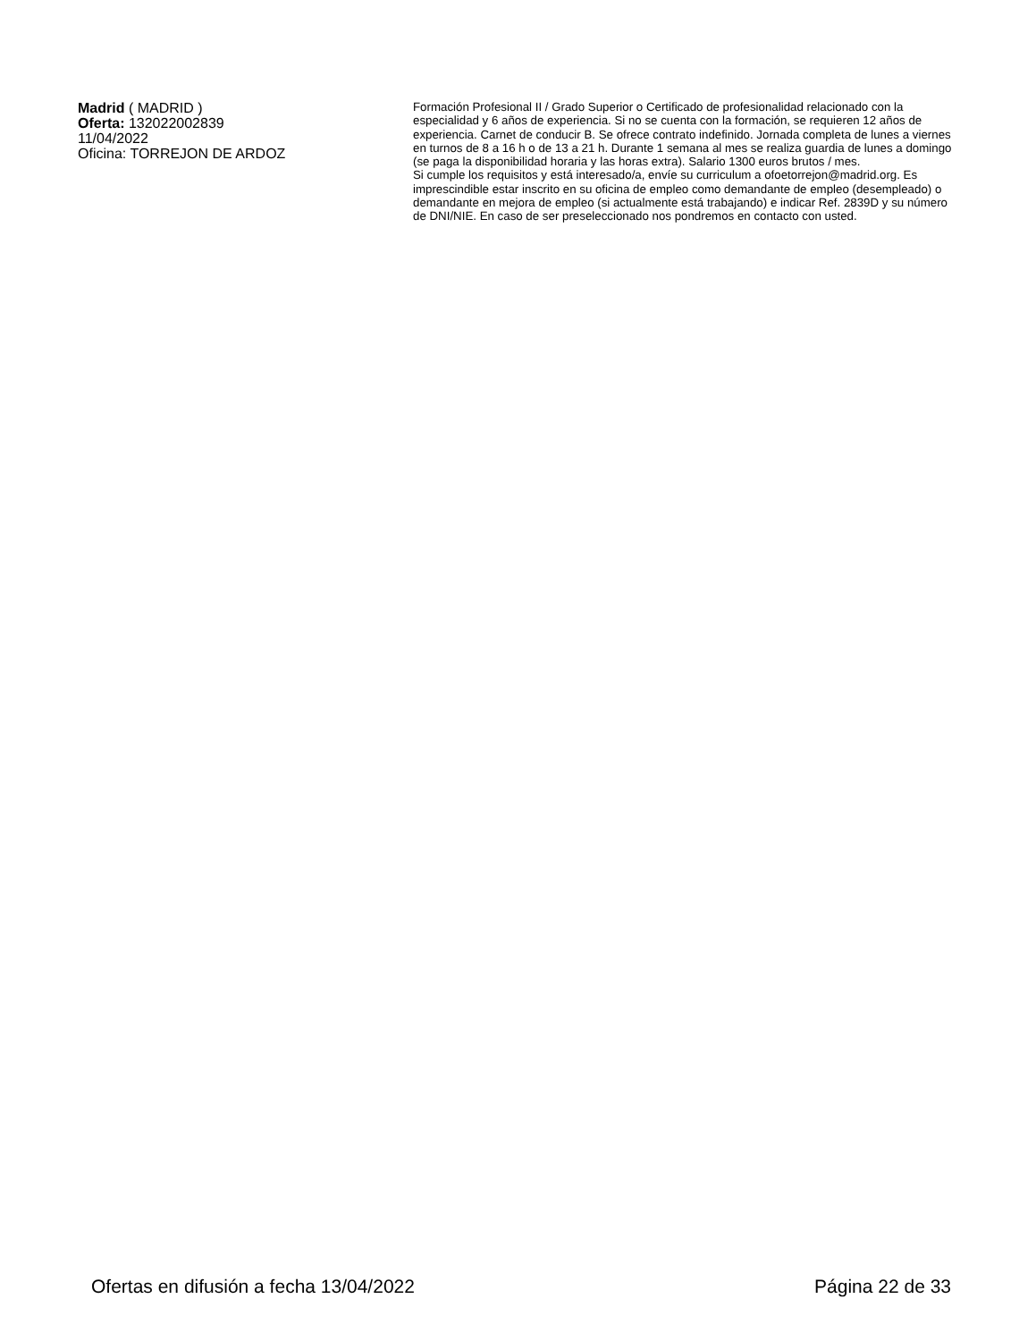Madrid ( MADRID )
Oferta: 132022002839
11/04/2022
Oficina: TORREJON DE ARDOZ
Formación Profesional II / Grado Superior o Certificado de profesionalidad relacionado con la especialidad y 6 años de experiencia. Si no se cuenta con la formación, se requieren 12 años de experiencia. Carnet de conducir B. Se ofrece contrato indefinido. Jornada completa de lunes a viernes en turnos de 8 a 16 h o de 13 a 21 h. Durante 1 semana al mes se realiza guardia de lunes a domingo (se paga la disponibilidad horaria y las horas extra). Salario 1300 euros brutos / mes.
Si cumple los requisitos y está interesado/a, envíe su curriculum a ofoetorrejon@madrid.org. Es imprescindible estar inscrito en su oficina de empleo como demandante de empleo (desempleado) o demandante en mejora de empleo (si actualmente está trabajando) e indicar Ref. 2839D y su número de DNI/NIE. En caso de ser preseleccionado nos pondremos en contacto con usted.
Ofertas en difusión a fecha 13/04/2022 Página 22 de 33